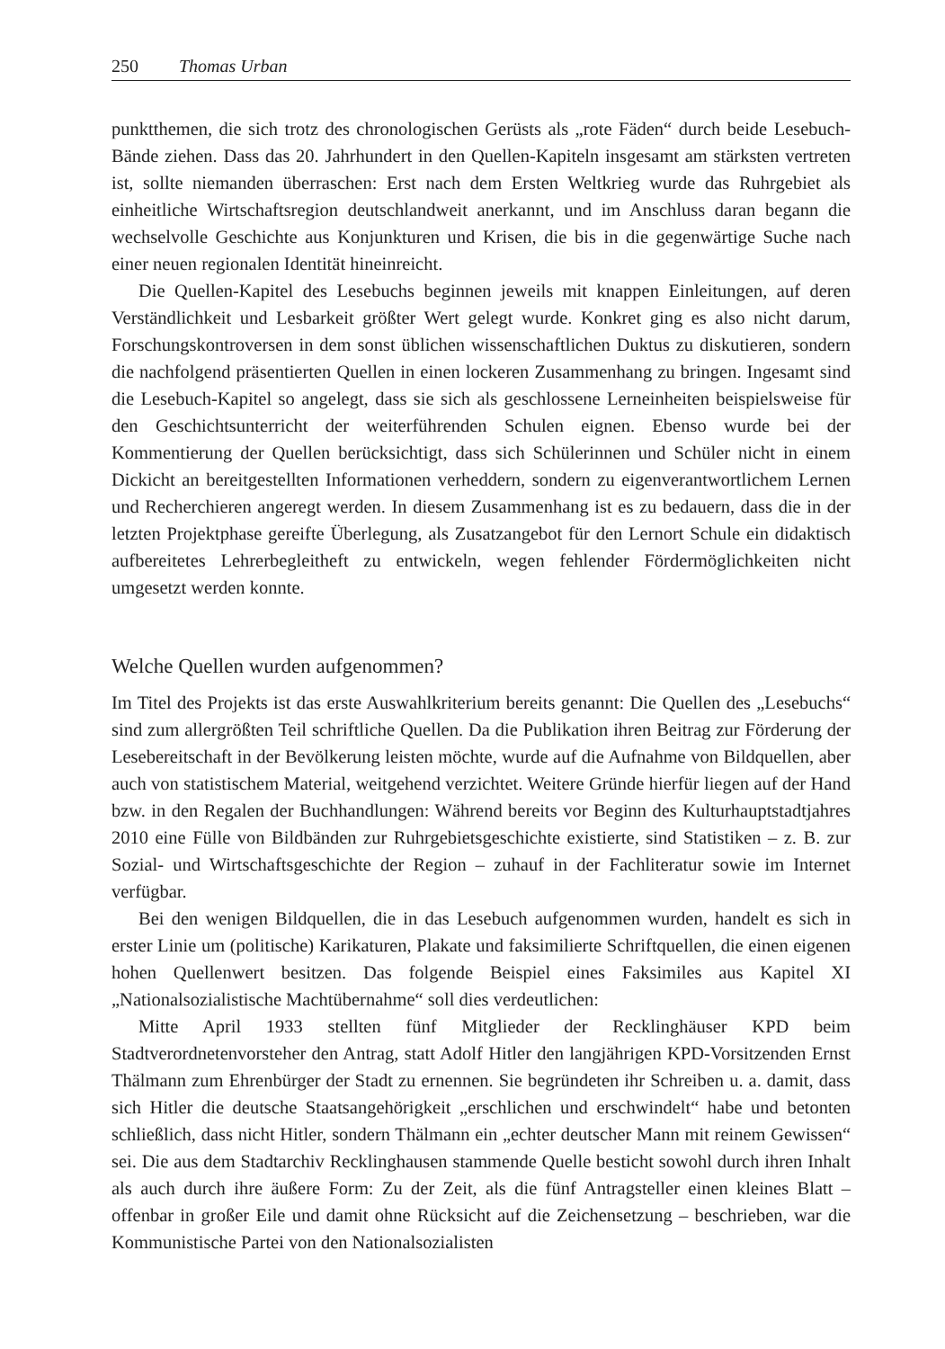250 Thomas Urban
punktthemen, die sich trotz des chronologischen Gerüsts als „rote Fäden“ durch beide Lesebuch-Bände ziehen. Dass das 20. Jahrhundert in den Quellen-Kapiteln insgesamt am stärksten vertreten ist, sollte niemanden überraschen: Erst nach dem Ersten Weltkrieg wurde das Ruhrgebiet als einheitliche Wirtschaftsregion deutschlandweit anerkannt, und im Anschluss daran begann die wechselvolle Geschichte aus Konjunkturen und Krisen, die bis in die gegenwärtige Suche nach einer neuen regionalen Identität hineinreicht.
Die Quellen-Kapitel des Lesebuchs beginnen jeweils mit knappen Einleitungen, auf deren Verständlichkeit und Lesbarkeit größter Wert gelegt wurde. Konkret ging es also nicht darum, Forschungskontroversen in dem sonst üblichen wissenschaftlichen Duktus zu diskutieren, sondern die nachfolgend präsentierten Quellen in einen lockeren Zusammenhang zu bringen. Ingesamt sind die Lesebuch-Kapitel so angelegt, dass sie sich als geschlossene Lerneinheiten beispielsweise für den Geschichtsunterricht der weiterführenden Schulen eignen. Ebenso wurde bei der Kommentierung der Quellen berücksichtigt, dass sich Schülerinnen und Schüler nicht in einem Dickicht an bereitgestellten Informationen verheddern, sondern zu eigenverantwortlichem Lernen und Recherchieren angeregt werden. In diesem Zusammenhang ist es zu bedauern, dass die in der letzten Projektphase gereifte Überlegung, als Zusatzangebot für den Lernort Schule ein didaktisch aufbereitetes Lehrerbegleitheft zu entwickeln, wegen fehlender Fördermöglichkeiten nicht umgesetzt werden konnte.
Welche Quellen wurden aufgenommen?
Im Titel des Projekts ist das erste Auswahlkriterium bereits genannt: Die Quellen des „Lesebuchs“ sind zum allergrößten Teil schriftliche Quellen. Da die Publikation ihren Beitrag zur Förderung der Lesebereitschaft in der Bevölkerung leisten möchte, wurde auf die Aufnahme von Bildquellen, aber auch von statistischem Material, weitgehend verzichtet. Weitere Gründe hierfür liegen auf der Hand bzw. in den Regalen der Buchhandlungen: Während bereits vor Beginn des Kulturhauptstadtjahres 2010 eine Fülle von Bildbänden zur Ruhrgebietsgeschichte existierte, sind Statistiken – z. B. zur Sozial- und Wirtschaftsgeschichte der Region – zuhauf in der Fachliteratur sowie im Internet verfügbar.
Bei den wenigen Bildquellen, die in das Lesebuch aufgenommen wurden, handelt es sich in erster Linie um (politische) Karikaturen, Plakate und faksimilierte Schriftquellen, die einen eigenen hohen Quellenwert besitzen. Das folgende Beispiel eines Faksimiles aus Kapitel XI „Nationalsozialistische Machtübernahme“ soll dies verdeutlichen:
Mitte April 1933 stellten fünf Mitglieder der Recklinghäuser KPD beim Stadtverordnetenvorsteher den Antrag, statt Adolf Hitler den langjährigen KPD-Vorsitzenden Ernst Thälmann zum Ehrenbürger der Stadt zu ernennen. Sie begründeten ihr Schreiben u. a. damit, dass sich Hitler die deutsche Staatsangehörigkeit „erschlichen und erschwindelt“ habe und betonten schließlich, dass nicht Hitler, sondern Thälmann ein „echter deutscher Mann mit reinem Gewissen“ sei. Die aus dem Stadtarchiv Recklinghausen stammende Quelle besticht sowohl durch ihren Inhalt als auch durch ihre äußere Form: Zu der Zeit, als die fünf Antragsteller einen kleines Blatt – offenbar in großer Eile und damit ohne Rücksicht auf die Zeichensetzung – beschrieben, war die Kommunistische Partei von den Nationalsozialisten